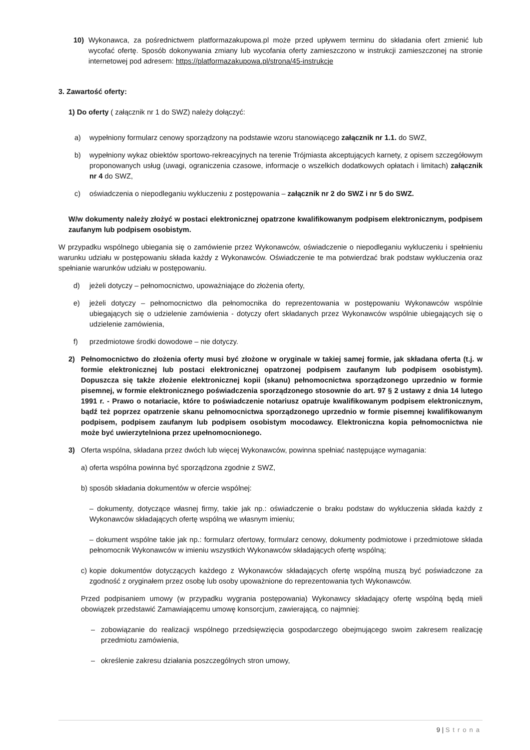10) Wykonawca, za pośrednictwem platformazakupowa.pl może przed upływem terminu do składania ofert zmienić lub wycofać ofertę. Sposób dokonywania zmiany lub wycofania oferty zamieszczono w instrukcji zamieszczonej na stronie internetowej pod adresem: https://platformazakupowa.pl/strona/45-instrukcje
3. Zawartość oferty:
1) Do oferty ( załącznik nr 1 do SWZ) należy dołączyć:
a) wypełniony formularz cenowy sporządzony na podstawie wzoru stanowiącego załącznik nr 1.1. do SWZ,
b) wypełniony wykaz obiektów sportowo-rekreacyjnych na terenie Trójmiasta akceptujących karnety, z opisem szczegółowym proponowanych usług (uwagi, ograniczenia czasowe, informacje o wszelkich dodatkowych opłatach i limitach) załącznik nr 4 do SWZ,
c) oświadczenia o niepodleganiu wykluczeniu z postępowania – załącznik nr 2 do SWZ i nr 5 do SWZ.
W/w dokumenty należy złożyć w postaci elektronicznej opatrzone kwalifikowanym podpisem elektronicznym, podpisem zaufanym lub podpisem osobistym.
W przypadku wspólnego ubiegania się o zamówienie przez Wykonawców, oświadczenie o niepodleganiu wykluczeniu i spełnieniu warunku udziału w postępowaniu składa każdy z Wykonawców. Oświadczenie te ma potwierdzać brak podstaw wykluczenia oraz spełnianie warunków udziału w postępowaniu.
d) jeżeli dotyczy – pełnomocnictwo, upoważniające do złożenia oferty,
e) jeżeli dotyczy – pełnomocnictwo dla pełnomocnika do reprezentowania w postępowaniu Wykonawców wspólnie ubiegających się o udzielenie zamówienia - dotyczy ofert składanych przez Wykonawców wspólnie ubiegających się o udzielenie zamówienia,
f) przedmiotowe środki dowodowe – nie dotyczy.
2) Pełnomocnictwo do złożenia oferty musi być złożone w oryginale w takiej samej formie, jak składana oferta (t.j. w formie elektronicznej lub postaci elektronicznej opatrzonej podpisem zaufanym lub podpisem osobistym). Dopuszcza się także złożenie elektronicznej kopii (skanu) pełnomocnictwa sporządzonego uprzednio w formie pisemnej, w formie elektronicznego poświadczenia sporządzonego stosownie do art. 97 § 2 ustawy z dnia 14 lutego 1991 r. - Prawo o notariacie, które to poświadczenie notariusz opatruje kwalifikowanym podpisem elektronicznym, bądź też poprzez opatrzenie skanu pełnomocnictwa sporządzonego uprzednio w formie pisemnej kwalifikowanym podpisem, podpisem zaufanym lub podpisem osobistym mocodawcy. Elektroniczna kopia pełnomocnictwa nie może być uwierzytelniona przez upełnomocnionego.
3) Oferta wspólna, składana przez dwóch lub więcej Wykonawców, powinna spełniać następujące wymagania:
a) oferta wspólna powinna być sporządzona zgodnie z SWZ,
b) sposób składania dokumentów w ofercie wspólnej:
– dokumenty, dotyczące własnej firmy, takie jak np.: oświadczenie o braku podstaw do wykluczenia składa każdy z Wykonawców składających ofertę wspólną we własnym imieniu;
– dokument wspólne takie jak np.: formularz ofertowy, formularz cenowy, dokumenty podmiotowe i przedmiotowe składa pełnomocnik Wykonawców w imieniu wszystkich Wykonawców składających ofertę wspólną;
c)
kopie dokumentów dotyczących każdego z Wykonawców składających ofertę wspólną muszą być poświadczone za zgodność z oryginałem przez osobę lub osoby upoważnione do reprezentowania tych Wykonawców.
Przed podpisaniem umowy (w przypadku wygrania postępowania) Wykonawcy składający ofertę wspólną będą mieli obowiązek przedstawić Zamawiającemu umowę konsorcjum, zawierającą, co najmniej:
– zobowiązanie do realizacji wspólnego przedsięwzięcia gospodarczego obejmującego swoim zakresem realizację przedmiotu zamówienia,
– określenie zakresu działania poszczególnych stron umowy,
9 | Strona